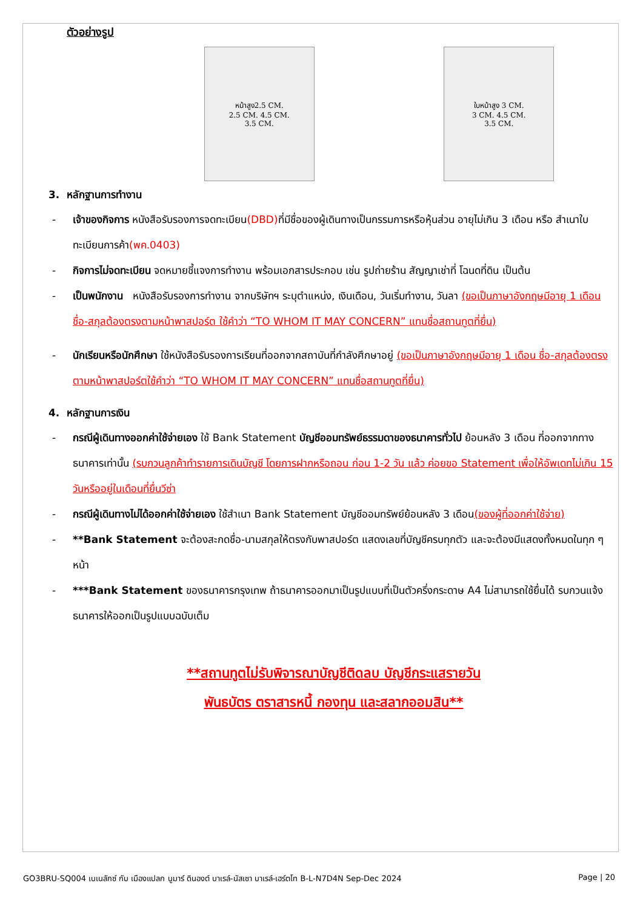ตัวอย่างรูป
หน้าสูง2.5 CM.
2.5 CM. 4.5 CM.
3.5 CM.
ใบหน้าสูง 3 CM.
3 CM. 4.5 CM.
3.5 CM.
3. หลักฐานการทำงาน
- เจ้าของกิจการ หนังสือรับรองการจดทะเบียน(DBD) ที่มีชื่อของผู้เดินทางเป็นกรรมการหรือหุ้นส่วน อายุไม่เกิน 3 เดือน หรือ สำเนาใบทะเบียนการค้า(พค.0403)
- กิจการไม่จดทะเบียน จดหมายชี้แจงการทำงาน พร้อมเอกสารประกอบ เช่น รูปถ่ายร้าน สัญญาเช่าที่ โฉนดที่ดิน เป็นต้น
- เป็นพนักงาน หนังสือรับรองการทำงาน จากบริษัทฯ ระบุตำแหน่ง, เงินเดือน, วันเริ่มทำงาน, วันลา (ขอเป็นภาษาอังกฤษมีอายุ 1 เดือน ชื่อ-สกุลต้องตรงตามหน้าพาสปอร์ต ใช้คำว่า “TO WHOM IT MAY CONCERN” แทนชื่อสถานทูตที่ยื่น)
- นักเรียนหรือนักศึกษา ใช้หนังสือรับรองการเรียนที่ออกจากสถาบันที่กำลังศึกษาอยู่ (ขอเป็นภาษาอังกฤษมีอายุ 1 เดือน ชื่อ-สกุลต้องตรงตามหน้าพาสปอร์ตใช้คำว่า “TO WHOM IT MAY CONCERN” แทนชื่อสถานทูตที่ยื่น)
4. หลักฐานการเงิน
- กรณีผู้เดินทางออกค่าใช้จ่ายเอง ใช้ Bank Statement บัญชีออมทรัพย์ธรรมดาของธนาคารทั่วไป ย้อนหลัง 3 เดือน ที่ออกจากทางธนาคารเท่านั้น (รบกวนลูกค้าทำรายการเดินบัญชี โดยการฝากหรือถอน ก่อน 1-2 วัน แล้ว ค่อยขอ Statement เพื่อให้อัพเดทไม่เกิน 15 วันหรืออยู่ในเดือนที่ยื่นวีซ่า
- กรณีผู้เดินทางไม่ได้ออกค่าใช้จ่ายเอง ใช้สำเนา Bank Statement บัญชีออมทรัพย์ย้อนหลัง 3 เดือน(ของผู้ที่ออกค่าใช้จ่าย)
- **Bank Statement จะต้องสะกดชื่อ-นามสกุลให้ตรงกับพาสปอร์ต แสดงเลขที่บัญชีครบทุกตัว และจะต้องมีแสดงทั้งหมดในทุก ๆ หน้า
- ***Bank Statement ของธนาคารกรุงเทพ ถ้าธนาคารออกมาเป็นรูปแบบที่เป็นตัวครึ่งกระดาษ A4 ไม่สามารถใช้ยื่นได้ รบกวนแจ้งธนาคารให้ออกเป็นรูปแบบฉบับเต็ม
**สถานทูตไม่รับพิจารณาบัญชีติดลบ บัญชีกระแสรายวัน
พันธบัตร ตราสารหนี้ กองทุน และสลากออมสิน**
GO3BRU-SQ004 เบเนลักซ์ กับ เมืองแปลก นูมาร์ ดินองต์ บาเรล์-นัสเซา บาเรล์-เฮร์ตโท B-L-N7D4N Sep-Dec 2024 Page | 20